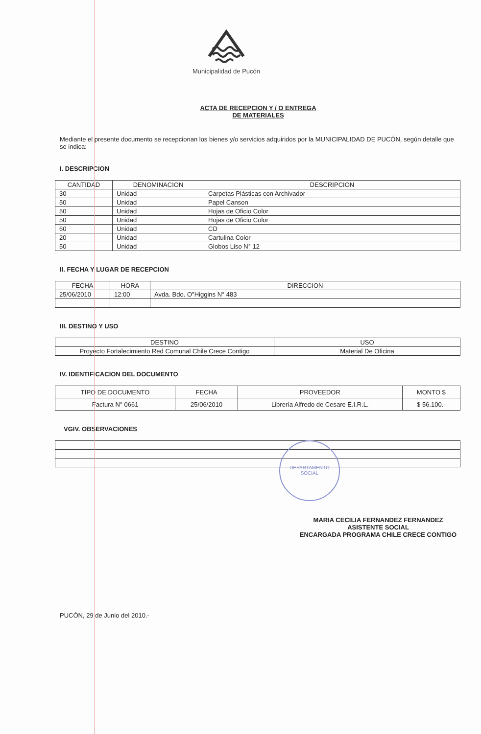DEPARTAMENTO
SOCIAL
Municipalidad de Pucón
ACTA DE RECEPCION Y / O ENTREGA
DE MATERIALES
Mediante el presente documento se recepcionan los bienes y/o servicios adquiridos por la MUNICIPALIDAD DE PUCÓN, según detalle que se indica:
I. DESCRIPCION
| CANTIDAD | DENOMINACION | DESCRIPCION |
| --- | --- | --- |
| 30 | Unidad | Carpetas Plásticas con Archivador |
| 50 | Unidad | Papel Canson |
| 50 | Unidad | Hojas de Oficio Color |
| 50 | Unidad | Hojas de Oficio Color |
| 60 | Unidad | CD |
| 20 | Unidad | Cartulina Color |
| 50 | Unidad | Globos Liso N° 12 |
II. FECHA Y LUGAR DE RECEPCION
| FECHA | HORA | DIRECCION |
| --- | --- | --- |
| 25/06/2010 | 12:00 | Avda. Bdo. O"Higgins N° 483 |
III. DESTINO Y USO
| DESTINO | USO |
| --- | --- |
| Proyecto Fortalecimiento Red Comunal Chile Crece Contigo | Material De Oficina |
IV. IDENTIFICACION DEL DOCUMENTO
| TIPO DE DOCUMENTO | FECHA | PROVEEDOR | MONTO $ |
| --- | --- | --- | --- |
| Factura N° 0661 | 25/06/2010 | Librería Alfredo de Cesare E.I.R.L. | $ 56.100.- |
VGIV. OBSERVACIONES
MARIA CECILIA FERNANDEZ FERNANDEZ
ASISTENTE SOCIAL
ENCARGADA PROGRAMA CHILE CRECE CONTIGO
PUCÓN, 29 de Junio del 2010.-